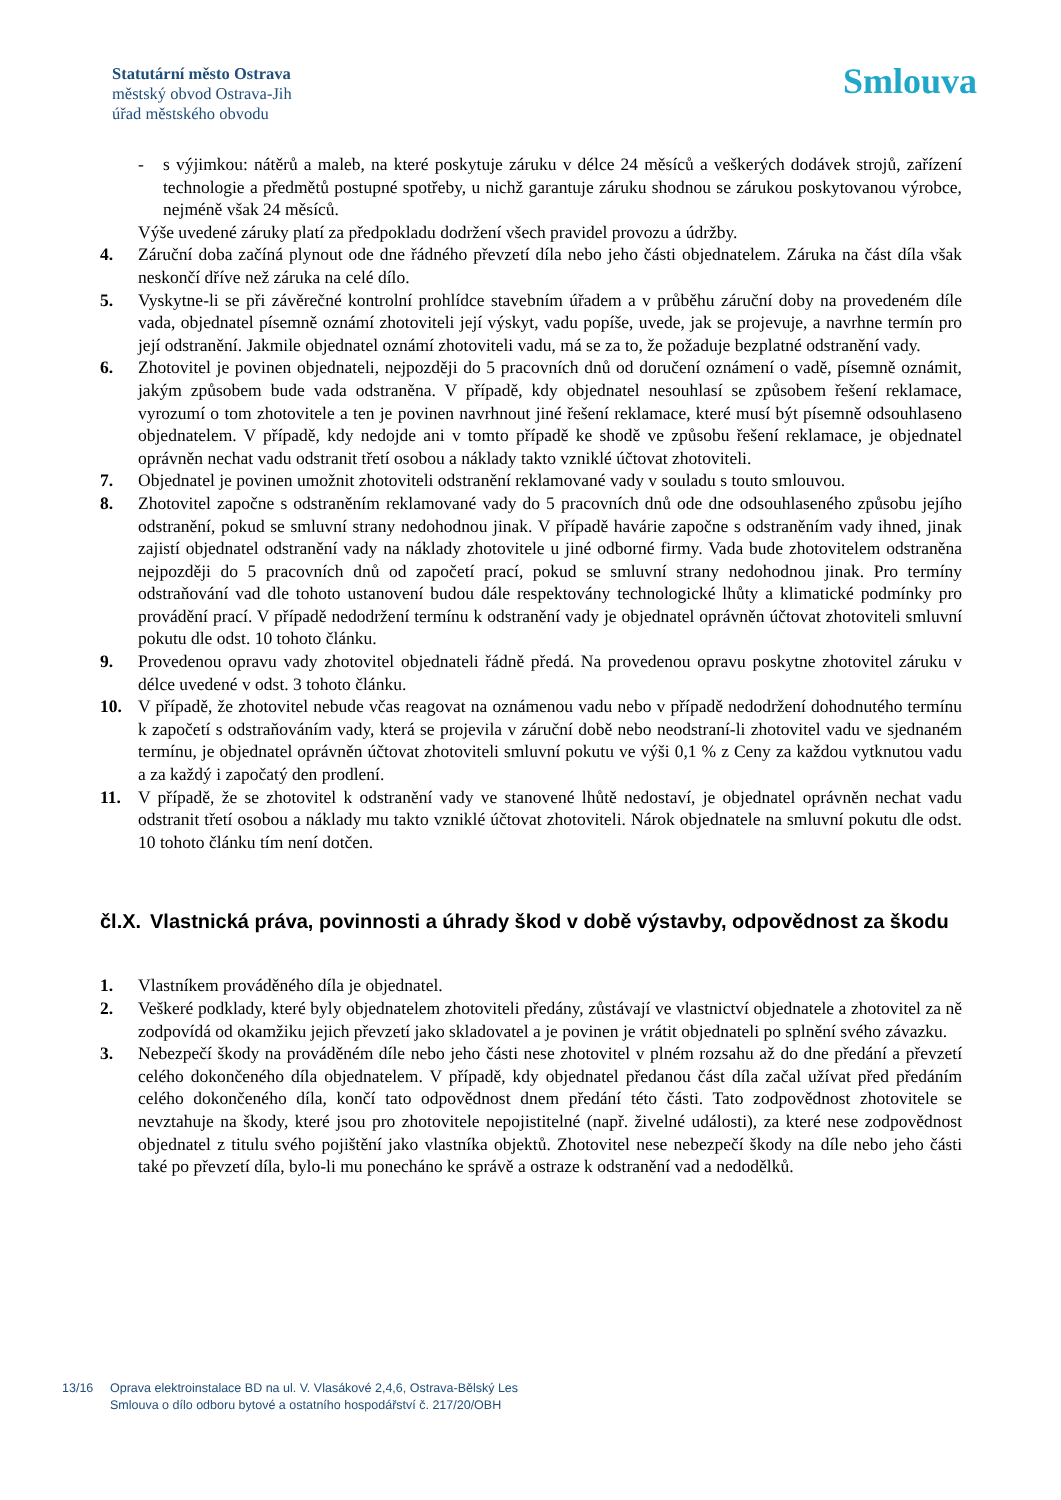Statutární město Ostrava
městský obvod Ostrava-Jih
úřad městského obvodu
Smlouva
- s výjimkou: nátěrů a maleb, na které poskytuje záruku v délce 24 měsíců a veškerých dodávek strojů, zařízení technologie a předmětů postupné spotřeby, u nichž garantuje záruku shodnou se zárukou poskytovanou výrobce, nejméně však 24 měsíců.
Výše uvedené záruky platí za předpokladu dodržení všech pravidel provozu a údržby.
4. Záruční doba začíná plynout ode dne řádného převzetí díla nebo jeho části objednatelem. Záruka na část díla však neskončí dříve než záruka na celé dílo.
5. Vyskytne-li se při závěrečné kontrolní prohlídce stavebním úřadem a v průběhu záruční doby na provedeném díle vada, objednatel písemně oznámí zhotoviteli její výskyt, vadu popíše, uvede, jak se projevuje, a navrhne termín pro její odstranění. Jakmile objednatel oznámí zhotoviteli vadu, má se za to, že požaduje bezplatné odstranění vady.
6. Zhotovitel je povinen objednateli, nejpozději do 5 pracovních dnů od doručení oznámení o vadě, písemně oznámit, jakým způsobem bude vada odstraněna. V případě, kdy objednatel nesouhlasí se způsobem řešení reklamace, vyrozumí o tom zhotovitele a ten je povinen navrhnout jiné řešení reklamace, které musí být písemně odsouhlaseno objednatelem. V případě, kdy nedojde ani v tomto případě ke shodě ve způsobu řešení reklamace, je objednatel oprávněn nechat vadu odstranit třetí osobou a náklady takto vzniklé účtovat zhotoviteli.
7. Objednatel je povinen umožnit zhotoviteli odstranění reklamované vady v souladu s touto smlouvou.
8. Zhotovitel započne s odstraněním reklamované vady do 5 pracovních dnů ode dne odsouhlaseného způsobu jejího odstranění, pokud se smluvní strany nedohodnou jinak. V případě havárie započne s odstraněním vady ihned, jinak zajistí objednatel odstranění vady na náklady zhotovitele u jiné odborné firmy. Vada bude zhotovitelem odstraněna nejpozději do 5 pracovních dnů od započetí prací, pokud se smluvní strany nedohodnou jinak. Pro termíny odstraňování vad dle tohoto ustanovení budou dále respektovány technologické lhůty a klimatické podmínky pro provádění prací. V případě nedodržení termínu k odstranění vady je objednatel oprávněn účtovat zhotoviteli smluvní pokutu dle odst. 10 tohoto článku.
9. Provedenou opravu vady zhotovitel objednateli řádně předá. Na provedenou opravu poskytne zhotovitel záruku v délce uvedené v odst. 3 tohoto článku.
10. V případě, že zhotovitel nebude včas reagovat na oznámenou vadu nebo v případě nedodržení dohodnutého termínu k započetí s odstraňováním vady, která se projevila v záruční době nebo neodstraní-li zhotovitel vadu ve sjednaném termínu, je objednatel oprávněn účtovat zhotoviteli smluvní pokutu ve výši 0,1 % z Ceny za každou vytknutou vadu a za každý i započatý den prodlení.
11. V případě, že se zhotovitel k odstranění vady ve stanovené lhůtě nedostaví, je objednatel oprávněn nechat vadu odstranit třetí osobou a náklady mu takto vzniklé účtovat zhotoviteli. Nárok objednatele na smluvní pokutu dle odst. 10 tohoto článku tím není dotčen.
čl.X. Vlastnická práva, povinnosti a úhrady škod v době výstavby, odpovědnost za škodu
1. Vlastníkem prováděného díla je objednatel.
2. Veškeré podklady, které byly objednatelem zhotoviteli předány, zůstávají ve vlastnictví objednatele a zhotovitel za ně zodpovídá od okamžiku jejich převzetí jako skladovatel a je povinen je vrátit objednateli po splnění svého závazku.
3. Nebezpečí škody na prováděném díle nebo jeho části nese zhotovitel v plném rozsahu až do dne předání a převzetí celého dokončeného díla objednatelem. V případě, kdy objednatel předanou část díla začal užívat před předáním celého dokončeného díla, končí tato odpovědnost dnem předání této části. Tato zodpovědnost zhotovitele se nevztahuje na škody, které jsou pro zhotovitele nepojistitelné (např. živelné události), za které nese zodpovědnost objednatel z titulu svého pojištění jako vlastníka objektů. Zhotovitel nese nebezpečí škody na díle nebo jeho části také po převzetí díla, bylo-li mu ponecháno ke správě a ostraze k odstranění vad a nedodělků.
13/16 Oprava elektroinstalace BD na ul. V. Vlasákové 2,4,6, Ostrava-Bělský Les
Smlouva o dílo odboru bytové a ostatního hospodářství č. 217/20/OBH